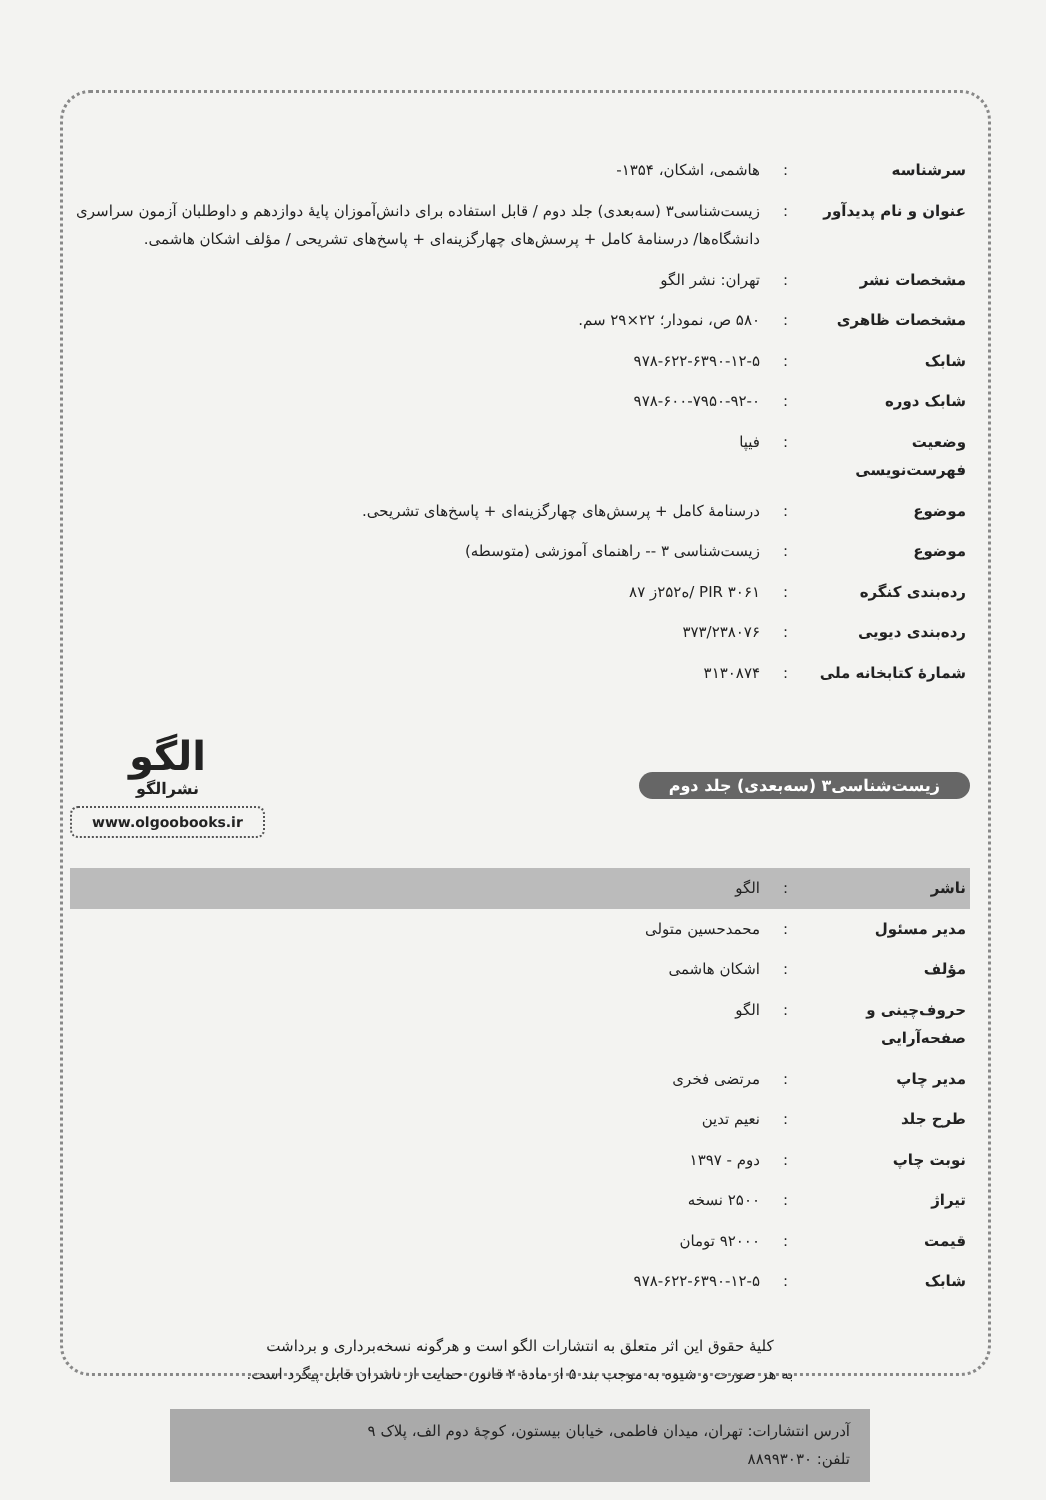| سرشناسه | : | هاشمی، اشکان، ۱۳۵۴- |
| عنوان و نام پدیدآور | : | زیست‌شناسی۳ (سه‌بعدی) جلد دوم / قابل استفاده برای دانش‌آموزان پایهٔ دوازدهم و داوطلبان آزمون سراسری دانشگاه‌ها/ درسنامهٔ کامل + پرسش‌های چهارگزینه‌ای + پاسخ‌های تشریحی / مؤلف اشکان هاشمی. |
| مشخصات نشر | : | تهران: نشر الگو |
| مشخصات ظاهری | : | ۵۸۰ ص، نمودار؛ ۲۲×۲۹ سم. |
| شابک | : | ۹۷۸-۶۲۲-۶۳۹۰-۱۲-۵ |
| شابک دوره | : | ۹۷۸-۶۰۰-۷۹۵۰-۹۲-۰ |
| وضعیت فهرست‌نویسی | : | فیپا |
| موضوع | : | درسنامهٔ کامل + پرسش‌های چهارگزینه‌ای + پاسخ‌های تشریحی. |
| موضوع | : | زیست‌شناسی ۳ -- راهنمای آموزشی (متوسطه) |
| رده‌بندی کنگره | : | PIR ۳۰۶۱ /ه۲۵۲ز ۸۷ |
| رده‌بندی دیویی | : | ۳۷۳/۲۳۸۰۷۶ |
| شمارهٔ کتابخانه ملی | : | ۳۱۳۰۸۷۴ |
زیست‌شناسی۳ (سه‌بعدی) جلد دوم
الگو
نشرالگو
www.olgoobooks.ir
| ناشر | : | الگو |
| مدیر مسئول | : | محمدحسین متولی |
| مؤلف | : | اشکان هاشمی |
| حروف‌چینی و صفحه‌آرایی | : | الگو |
| مدیر چاپ | : | مرتضی فخری |
| طرح جلد | : | نعیم تدین |
| نوبت چاپ | : | دوم - ۱۳۹۷ |
| تیراژ | : | ۲۵۰۰ نسخه |
| قیمت | : | ۹۲۰۰۰ تومان |
| شابک | : | ۹۷۸-۶۲۲-۶۳۹۰-۱۲-۵ |
کلیهٔ حقوق این اثر متعلق به انتشارات الگو است و هرگونه نسخه‌برداری و برداشت
به هر صورت و شیوه به موجب بند ۵ از مادهٔ ۲ قانون حمایت از ناشران قابل پیگرد است.
آدرس انتشارات: تهران، میدان فاطمی، خیابان بیستون، کوچهٔ دوم الف، پلاک ۹
تلفن: ۸۸۹۹۳۰۳۰